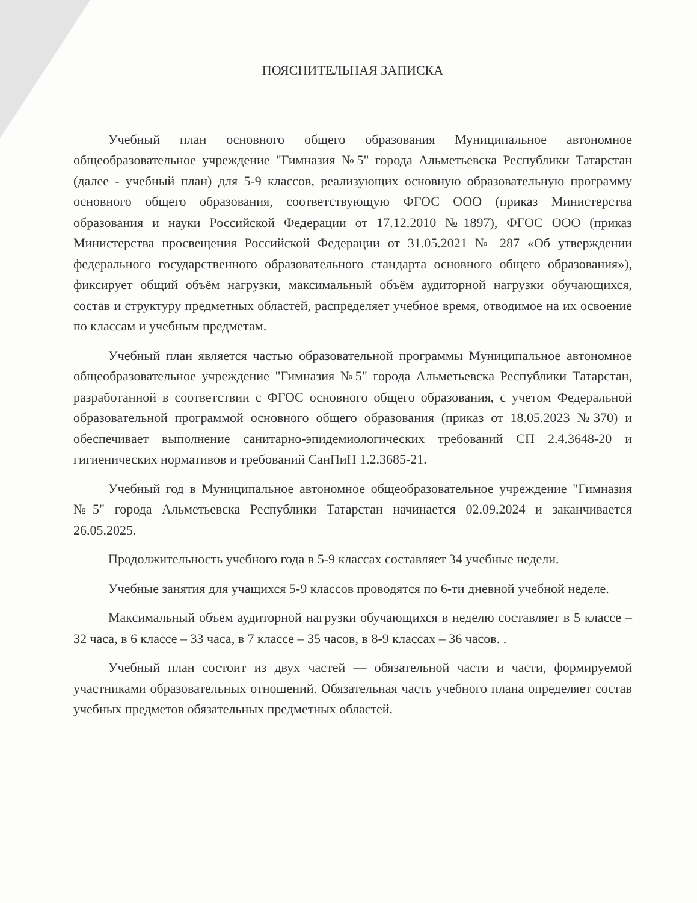ПОЯСНИТЕЛЬНАЯ ЗАПИСКА
Учебный план основного общего образования Муниципальное автономное общеобразовательное учреждение "Гимназия №5" города Альметьевска Республики Татарстан (далее - учебный план) для 5-9 классов, реализующих основную образовательную программу основного общего образования, соответствующую ФГОС ООО (приказ Министерства образования и науки Российской Федерации от 17.12.2010 №1897), ФГОС ООО (приказ Министерства просвещения Российской Федерации от 31.05.2021 № 287 «Об утверждении федерального государственного образовательного стандарта основного общего образования»), фиксирует общий объём нагрузки, максимальный объём аудиторной нагрузки обучающихся, состав и структуру предметных областей, распределяет учебное время, отводимое на их освоение по классам и учебным предметам.
Учебный план является частью образовательной программы Муниципальное автономное общеобразовательное учреждение "Гимназия №5" города Альметьевска Республики Татарстан, разработанной в соответствии с ФГОС основного общего образования, с учетом Федеральной образовательной программой основного общего образования (приказ от 18.05.2023 №370) и обеспечивает выполнение санитарно-эпидемиологических требований СП 2.4.3648-20 и гигиенических нормативов и требований СанПиН 1.2.3685-21.
Учебный год в Муниципальное автономное общеобразовательное учреждение "Гимназия №5" города Альметьевска Республики Татарстан начинается 02.09.2024 и заканчивается 26.05.2025.
Продолжительность учебного года в 5-9 классах составляет 34 учебные недели.
Учебные занятия для учащихся 5-9 классов проводятся по 6-ти дневной учебной неделе.
Максимальный объем аудиторной нагрузки обучающихся в неделю составляет в 5 классе – 32 часа, в 6 классе – 33 часа, в 7 классе – 35 часов, в 8-9 классах – 36 часов. .
Учебный план состоит из двух частей — обязательной части и части, формируемой участниками образовательных отношений. Обязательная часть учебного плана определяет состав учебных предметов обязательных предметных областей.